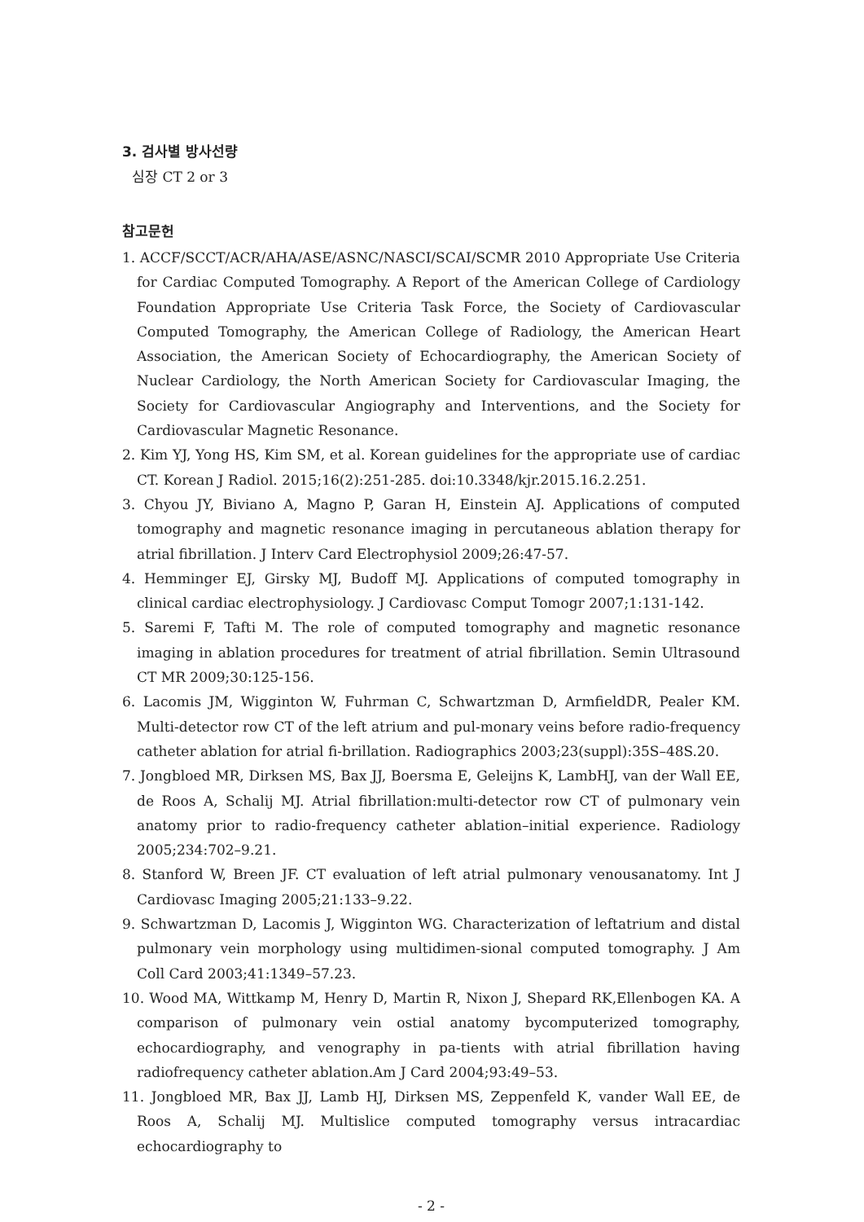3. 검사별 방사선량
심장 CT 2 or 3
참고문헌
1. ACCF/SCCT/ACR/AHA/ASE/ASNC/NASCI/SCAI/SCMR 2010 Appropriate Use Criteria for Cardiac Computed Tomography. A Report of the American College of Cardiology Foundation Appropriate Use Criteria Task Force, the Society of Cardiovascular Computed Tomography, the American College of Radiology, the American Heart Association, the American Society of Echocardiography, the American Society of Nuclear Cardiology, the North American Society for Cardiovascular Imaging, the Society for Cardiovascular Angiography and Interventions, and the Society for Cardiovascular Magnetic Resonance.
2. Kim YJ, Yong HS, Kim SM, et al. Korean guidelines for the appropriate use of cardiac CT. Korean J Radiol. 2015;16(2):251-285. doi:10.3348/kjr.2015.16.2.251.
3. Chyou JY, Biviano A, Magno P, Garan H, Einstein AJ. Applications of computed tomography and magnetic resonance imaging in percutaneous ablation therapy for atrial fibrillation. J Interv Card Electrophysiol 2009;26:47-57.
4. Hemminger EJ, Girsky MJ, Budoff MJ. Applications of computed tomography in clinical cardiac electrophysiology. J Cardiovasc Comput Tomogr 2007;1:131-142.
5. Saremi F, Tafti M. The role of computed tomography and magnetic resonance imaging in ablation procedures for treatment of atrial fibrillation. Semin Ultrasound CT MR 2009;30:125-156.
6. Lacomis JM, Wigginton W, Fuhrman C, Schwartzman D, ArmfieldDR, Pealer KM. Multi-detector row CT of the left atrium and pul-monary veins before radio-frequency catheter ablation for atrial fi-brillation. Radiographics 2003;23(suppl):35S–48S.20.
7. Jongbloed MR, Dirksen MS, Bax JJ, Boersma E, Geleijns K, LambHJ, van der Wall EE, de Roos A, Schalij MJ. Atrial fibrillation:multi-detector row CT of pulmonary vein anatomy prior to radio-frequency catheter ablation–initial experience. Radiology 2005;234:702–9.21.
8. Stanford W, Breen JF. CT evaluation of left atrial pulmonary venousanatomy. Int J Cardiovasc Imaging 2005;21:133–9.22.
9. Schwartzman D, Lacomis J, Wigginton WG. Characterization of leftatrium and distal pulmonary vein morphology using multidimen-sional computed tomography. J Am Coll Card 2003;41:1349–57.23.
10. Wood MA, Wittkamp M, Henry D, Martin R, Nixon J, Shepard RK,Ellenbogen KA. A comparison of pulmonary vein ostial anatomy bycomputerized tomography, echocardiography, and venography in pa-tients with atrial fibrillation having radiofrequency catheter ablation.Am J Card 2004;93:49–53.
11. Jongbloed MR, Bax JJ, Lamb HJ, Dirksen MS, Zeppenfeld K, vander Wall EE, de Roos A, Schalij MJ. Multislice computed tomography versus intracardiac echocardiography to
- 2 -